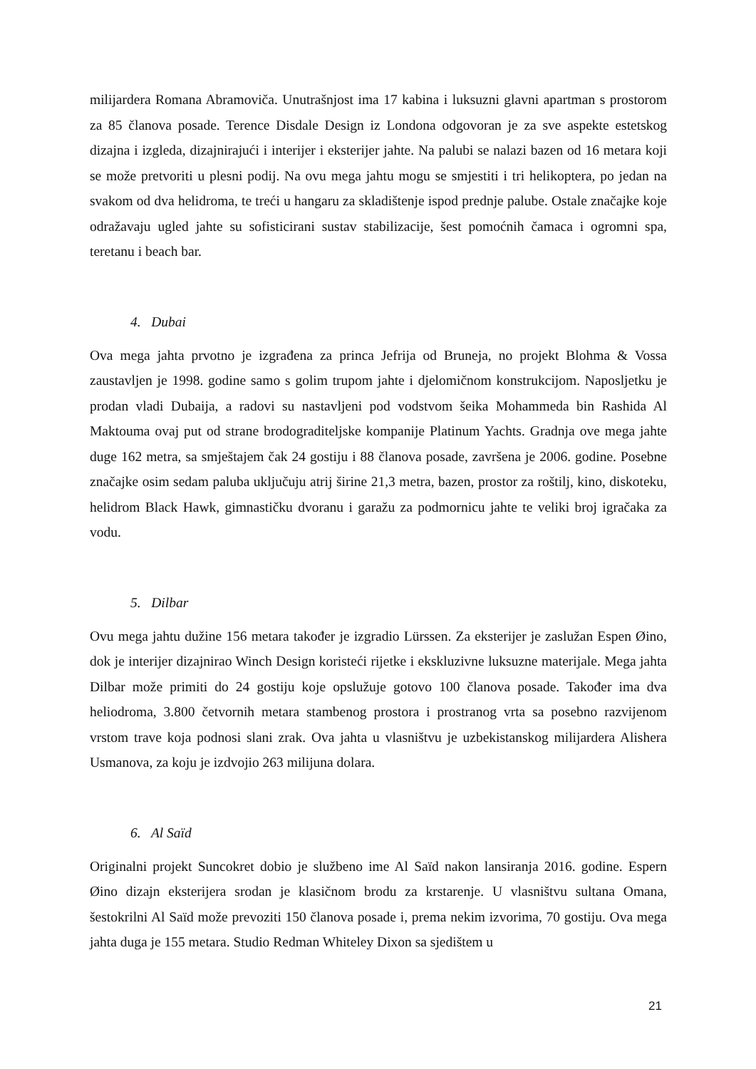milijardera Romana Abramoviča. Unutrašnjost ima 17 kabina i luksuzni glavni apartman s prostorom za 85 članova posade. Terence Disdale Design iz Londona odgovoran je za sve aspekte estetskog dizajna i izgleda, dizajnirajući i interijer i eksterijer jahte. Na palubi se nalazi bazen od 16 metara koji se može pretvoriti u plesni podij. Na ovu mega jahtu mogu se smjestiti i tri helikoptera, po jedan na svakom od dva helidroma, te treći u hangaru za skladištenje ispod prednje palube. Ostale značajke koje odražavaju ugled jahte su sofisticirani sustav stabilizacije, šest pomoćnih čamaca i ogromni spa, teretanu i beach bar.
4. Dubai
Ova mega jahta prvotno je izgrađena za princa Jefrija od Bruneja, no projekt Blohma & Vossa zaustavljen je 1998. godine samo s golim trupom jahte i djelomičnom konstrukcijom. Naposljetku je prodan vladi Dubaija, a radovi su nastavljeni pod vodstvom šeika Mohammeda bin Rashida Al Maktouma ovaj put od strane brodograditeljske kompanije Platinum Yachts. Gradnja ove mega jahte duge 162 metra, sa smještajem čak 24 gostiju i 88 članova posade, završena je 2006. godine. Posebne značajke osim sedam paluba uključuju atrij širine 21,3 metra, bazen, prostor za roštilj, kino, diskoteku, helidrom Black Hawk, gimnastičku dvoranu i garažu za podmornicu jahte te veliki broj igračaka za vodu.
5. Dilbar
Ovu mega jahtu dužine 156 metara također je izgradio Lürssen. Za eksterijer je zaslužan Espen Øino, dok je interijer dizajnirao Winch Design koristeći rijetke i ekskluzivne luksuzne materijale. Mega jahta Dilbar može primiti do 24 gostiju koje opslužuje gotovo 100 članova posade. Također ima dva heliodroma, 3.800 četvornih metara stambenog prostora i prostranog vrta sa posebno razvijenom vrstom trave koja podnosi slani zrak. Ova jahta u vlasništvu je uzbekistanskog milijardera Alishera Usmanova, za koju je izdvojio 263 milijuna dolara.
6. Al Saïd
Originalni projekt Suncokret dobio je službeno ime Al Saïd nakon lansiranja 2016. godine. Espern Øino dizajn eksterijera srodan je klasičnom brodu za krstarenje. U vlasništvu sultana Omana, šestokrilni Al Saïd može prevoziti 150 članova posade i, prema nekim izvorima, 70 gostiju. Ova mega jahta duga je 155 metara. Studio Redman Whiteley Dixon sa sjedištem u
21